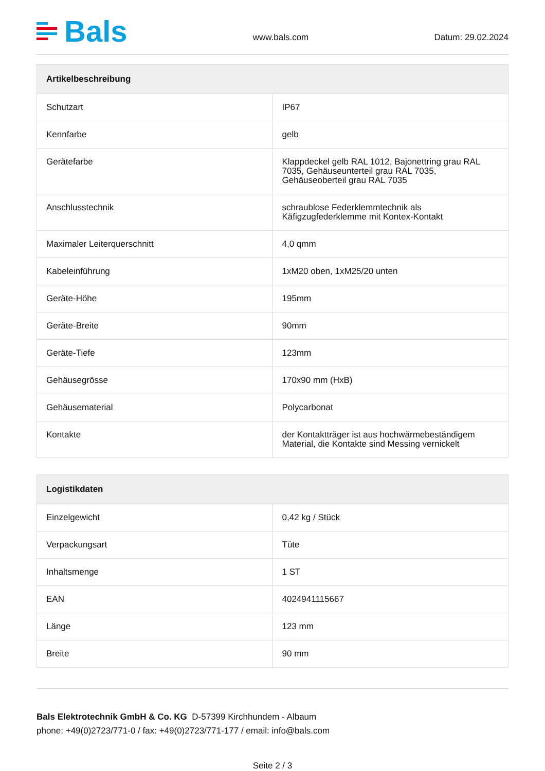Bals
www.bals.com Datum: 29.02.2024
| Artikelbeschreibung | |
| --- | --- |
| Schutzart | IP67 |
| Kennfarbe | gelb |
| Gerätefarbe | Klappdeckel gelb RAL 1012, Bajonettring grau RAL 7035, Gehäuseunterteil grau RAL 7035, Gehäuseoberteil grau RAL 7035 |
| Anschlusstechnik | schraublose Federklemmtechnik als Käfigzugfederklemme mit Kontex-Kontakt |
| Maximaler Leiterquerschnitt | 4,0 qmm |
| Kabeleinführung | 1xM20 oben, 1xM25/20 unten |
| Geräte-Höhe | 195mm |
| Geräte-Breite | 90mm |
| Geräte-Tiefe | 123mm |
| Gehäusegrösse | 170x90 mm (HxB) |
| Gehäusematerial | Polycarbonat |
| Kontakte | der Kontaktträger ist aus hochwärmebeständigem Material, die Kontakte sind Messing vernickelt |
| Logistikdaten | |
| --- | --- |
| Einzelgewicht | 0,42 kg / Stück |
| Verpackungsart | Tüte |
| Inhaltsmenge | 1 ST |
| EAN | 4024941115667 |
| Länge | 123 mm |
| Breite | 90 mm |
Bals Elektrotechnik GmbH & Co. KG D-57399 Kirchhundem - Albaum
phone: +49(0)2723/771-0 / fax: +49(0)2723/771-177 / email: info@bals.com
Seite 2 / 3